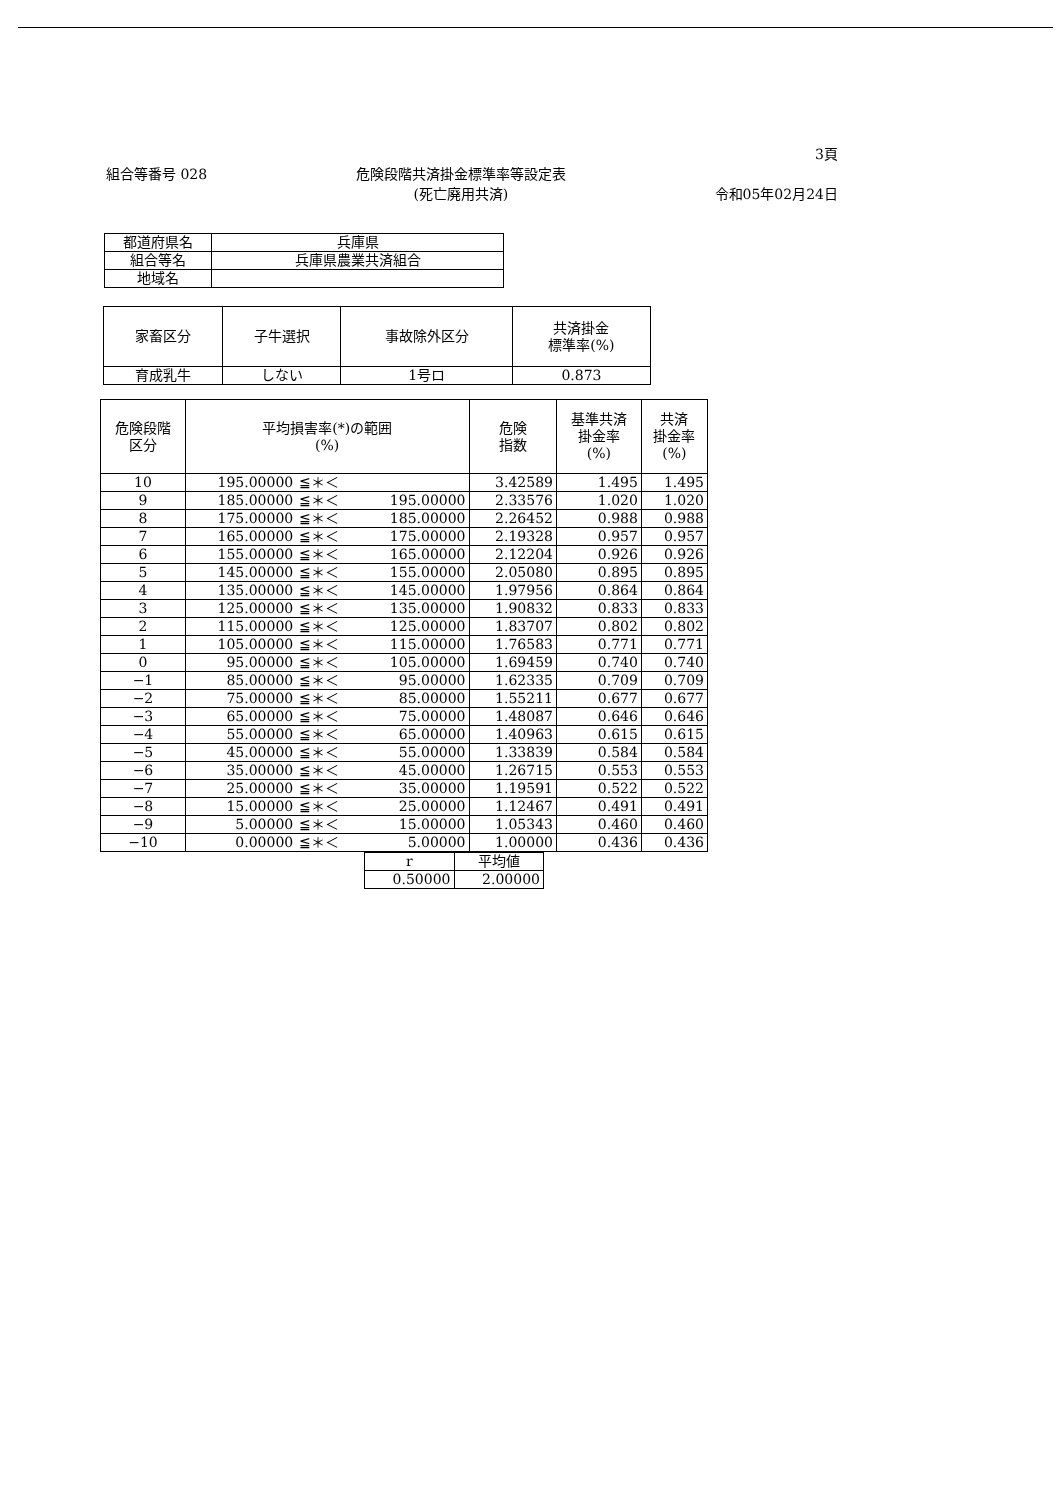3頁
組合等番号 028 危険段階共済掛金標準率等設定表
(死亡廃用共済)
令和05年02月24日
| 都道府県名 | 兵庫県 |
| 組合等名 | 兵庫県農業共済組合 |
| 地域名 | |
| 家畜区分 | 子牛選択 | 事故除外区分 | 共済掛金 標準率(%) |
| --- | --- | --- | --- |
| 育成乳牛 | しない | 1号ロ | 0.873 |
| 危険段階 区分 | 平均損害率(*)の範囲 (%) | | | 危険 指数 | 基準共済 掛金率 (%) | 共済 掛金率 (%) |
| --- | --- | --- | --- | --- | --- | --- |
| 10 | 195.00000 | ≦＊＜ | | 3.42589 | 1.495 | 1.495 |
| 9 | 185.00000 | ≦＊＜ | 195.00000 | 2.33576 | 1.020 | 1.020 |
| 8 | 175.00000 | ≦＊＜ | 185.00000 | 2.26452 | 0.988 | 0.988 |
| 7 | 165.00000 | ≦＊＜ | 175.00000 | 2.19328 | 0.957 | 0.957 |
| 6 | 155.00000 | ≦＊＜ | 165.00000 | 2.12204 | 0.926 | 0.926 |
| 5 | 145.00000 | ≦＊＜ | 155.00000 | 2.05080 | 0.895 | 0.895 |
| 4 | 135.00000 | ≦＊＜ | 145.00000 | 1.97956 | 0.864 | 0.864 |
| 3 | 125.00000 | ≦＊＜ | 135.00000 | 1.90832 | 0.833 | 0.833 |
| 2 | 115.00000 | ≦＊＜ | 125.00000 | 1.83707 | 0.802 | 0.802 |
| 1 | 105.00000 | ≦＊＜ | 115.00000 | 1.76583 | 0.771 | 0.771 |
| 0 | 95.00000 | ≦＊＜ | 105.00000 | 1.69459 | 0.740 | 0.740 |
| −1 | 85.00000 | ≦＊＜ | 95.00000 | 1.62335 | 0.709 | 0.709 |
| −2 | 75.00000 | ≦＊＜ | 85.00000 | 1.55211 | 0.677 | 0.677 |
| −3 | 65.00000 | ≦＊＜ | 75.00000 | 1.48087 | 0.646 | 0.646 |
| −4 | 55.00000 | ≦＊＜ | 65.00000 | 1.40963 | 0.615 | 0.615 |
| −5 | 45.00000 | ≦＊＜ | 55.00000 | 1.33839 | 0.584 | 0.584 |
| −6 | 35.00000 | ≦＊＜ | 45.00000 | 1.26715 | 0.553 | 0.553 |
| −7 | 25.00000 | ≦＊＜ | 35.00000 | 1.19591 | 0.522 | 0.522 |
| −8 | 15.00000 | ≦＊＜ | 25.00000 | 1.12467 | 0.491 | 0.491 |
| −9 | 5.00000 | ≦＊＜ | 15.00000 | 1.05343 | 0.460 | 0.460 |
| −10 | 0.00000 | ≦＊＜ | 5.00000 | 1.00000 | 0.436 | 0.436 |
| r | 平均値 |
| 0.50000 | 2.00000 |